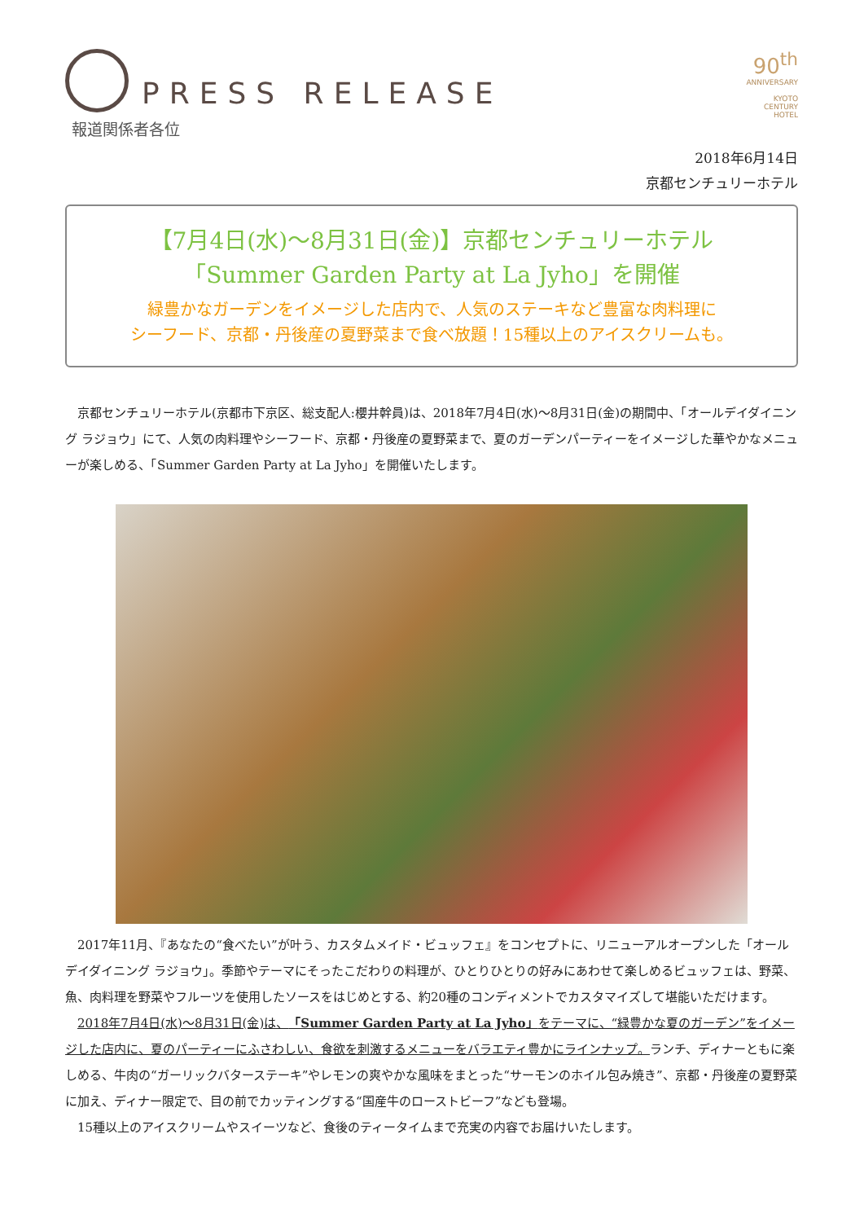PRESS RELEASE
報道関係者各位
90<sup>th</sup>
ANNIVERSARY
KYOTO
CENTURY
HOTEL
2018年6月14日
京都センチュリーホテル
【7月4日(水)～8月31日(金)】京都センチュリーホテル
「Summer Garden Party at La Jyho」を開催
緑豊かなガーデンをイメージした店内で、人気のステーキなど豊富な肉料理に
シーフード、京都・丹後産の夏野菜まで食べ放題！15種以上のアイスクリームも。
京都センチュリーホテル(京都市下京区、総支配人:櫻井幹員)は、2018年7月4日(水)～8月31日(金)の期間中、「オールデイダイニング ラジョウ」にて、人気の肉料理やシーフード、京都・丹後産の夏野菜まで、夏のガーデンパーティーをイメージした華やかなメニューが楽しめる、「Summer Garden Party at La Jyho」を開催いたします。
2017年11月、『あなたの“食べたい”が叶う、カスタムメイド・ビュッフェ』をコンセプトに、リニューアルオープンした「オールデイダイニング ラジョウ」。季節やテーマにそったこだわりの料理が、ひとりひとりの好みにあわせて楽しめるビュッフェは、野菜、魚、肉料理を野菜やフルーツを使用したソースをはじめとする、約20種のコンディメントでカスタマイズして堪能いただけます。
2018年7月4日(水)～8月31日(金)は、「Summer Garden Party at La Jyho」をテーマに、“緑豊かな夏のガーデン”をイメージした店内に、夏のパーティーにふさわしい、食欲を刺激するメニューをバラエティ豊かにラインナップ。ランチ、ディナーともに楽しめる、牛肉の“ガーリックバターステーキ”やレモンの爽やかな風味をまとった“サーモンのホイル包み焼き”、京都・丹後産の夏野菜に加え、ディナー限定で、目の前でカッティングする“国産牛のローストビーフ”なども登場。
15種以上のアイスクリームやスイーツなど、食後のティータイムまで充実の内容でお届けいたします。